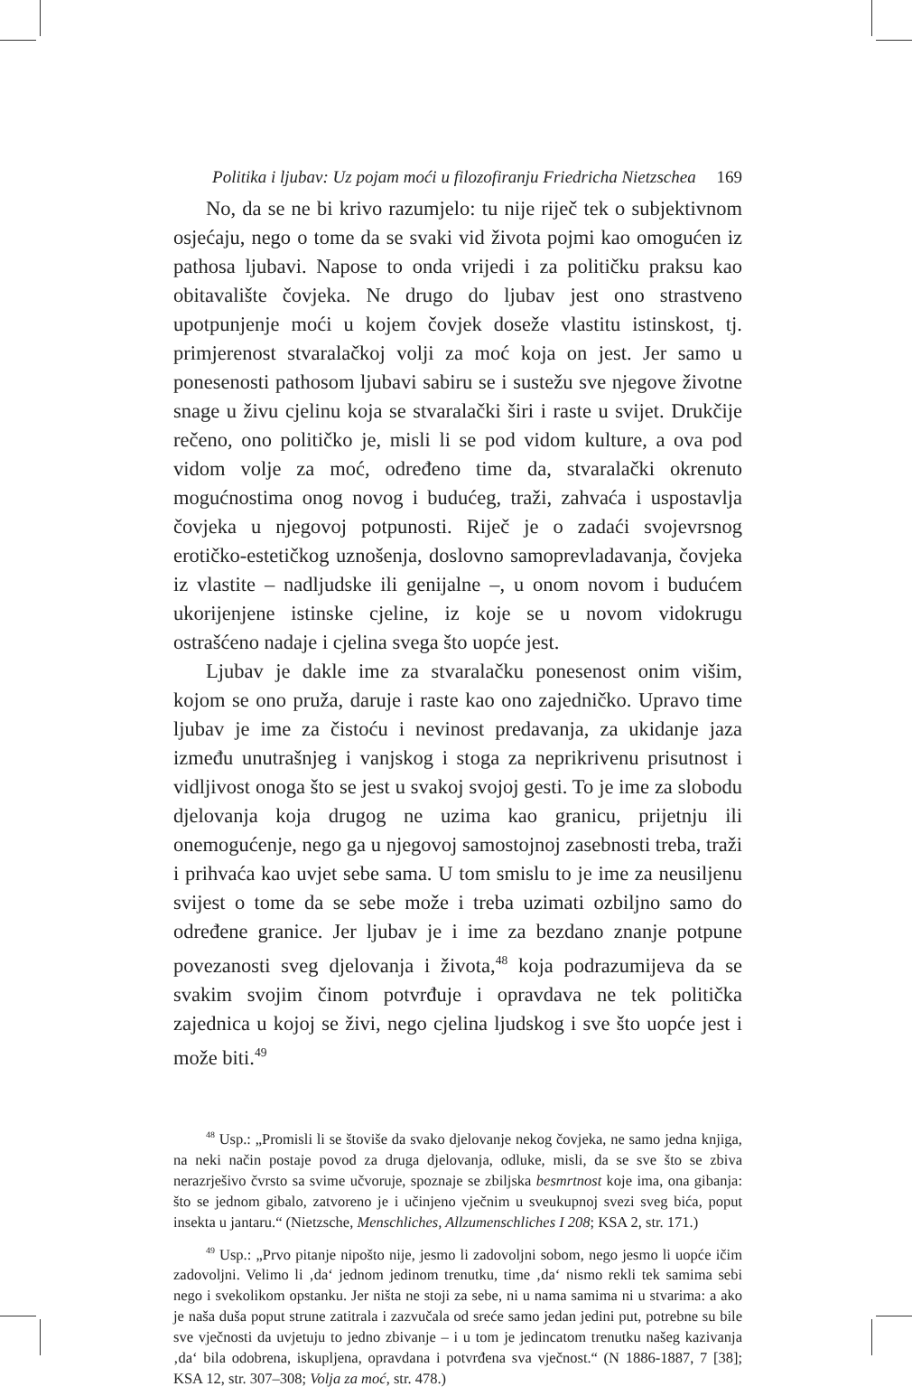Politika i ljubav: Uz pojam moći u filozofiranju Friedricha Nietzschea 169
No, da se ne bi krivo razumjelo: tu nije riječ tek o subjektivnom osjećaju, nego o tome da se svaki vid života pojmi kao omogućen iz pathosa ljubavi. Napose to onda vrijedi i za političku praksu kao obitavalište čovjeka. Ne drugo do ljubav jest ono strastveno upotpunjenje moći u kojem čovjek doseže vlastitu istinskost, tj. primjerenost stvaralačkoj volji za moć koja on jest. Jer samo u ponesenosti pathosom ljubavi sabiru se i sustežu sve njegove životne snage u živu cjelinu koja se stvaralački širi i raste u svijet. Drukčije rečeno, ono političko je, misli li se pod vidom kulture, a ova pod vidom volje za moć, određeno time da, stvaralački okrenuto mogućnostima onog novog i budućeg, traži, zahvaća i uspostavlja čovjeka u njegovoj potpunosti. Riječ je o zadaći svojevrsnog erotičko-estetičkog uznošenja, doslovno samoprevladavanja, čovjeka iz vlastite – nadljudske ili genijalne –, u onom novom i budućem ukorijenjene istinske cjeline, iz koje se u novom vidokrugu ostrašćeno nadaje i cjelina svega što uopće jest.
Ljubav je dakle ime za stvaralačku ponesenost onim višim, kojom se ono pruža, daruje i raste kao ono zajedničko. Upravo time ljubav je ime za čistoću i nevinost predavanja, za ukidanje jaza između unutrašnjeg i vanjskog i stoga za neprikrivenu prisutnost i vidljivost onoga što se jest u svakoj svojoj gesti. To je ime za slobodu djelovanja koja drugog ne uzima kao granicu, prijetnju ili onemogućenje, nego ga u njegovoj samostojnoj zasebnosti treba, traži i prihvaća kao uvjet sebe sama. U tom smislu to je ime za neusiljenu svijest o tome da se sebe može i treba uzimati ozbiljno samo do određene granice. Jer ljubav je i ime za bezdano znanje potpune povezanosti sveg djelovanja i života,<sup>48</sup> koja podrazumijeva da se svakim svojim činom potvrđuje i opravdava ne tek politička zajednica u kojoj se živi, nego cjelina ljudskog i sve što uopće jest i može biti.<sup>49</sup>
<sup>48</sup> Usp.: „Promisli li se štoviše da svako djelovanje nekog čovjeka, ne samo jedna knjiga, na neki način postaje povod za druga djelovanja, odluke, misli, da se sve što se zbiva nerazrješivo čvrsto sa svime učvoruje, spoznaje se zbiljska besmrtnost koje ima, ona gibanja: što se jednom gibalo, zatvoreno je i učinjeno vječnim u sveukupnoj svezi sveg bića, poput insekta u jantaru.“ (Nietzsche, Menschliches, Allzumenschliches I 208; KSA 2, str. 171.)
<sup>49</sup> Usp.: „Prvo pitanje nipošto nije, jesmo li zadovoljni sobom, nego jesmo li uopće ičim zadovoljni. Velimo li ‚da‘ jednom jedinom trenutku, time ‚da‘ nismo rekli tek samima sebi nego i svekolikom opstanku. Jer ništa ne stoji za sebe, ni u nama samima ni u stvarima: a ako je naša duša poput strune zatitrala i zazvučala od sreće samo jedan jedini put, potrebne su bile sve vječnosti da uvjetuju to jedno zbivanje – i u tom je jedincatom trenutku našeg kazivanja ‚da‘ bila odobrena, iskupljena, opravdana i potvrđena sva vječnost.“ (N 1886-1887, 7 [38]; KSA 12, str. 307–308; Volja za moć, str. 478.)